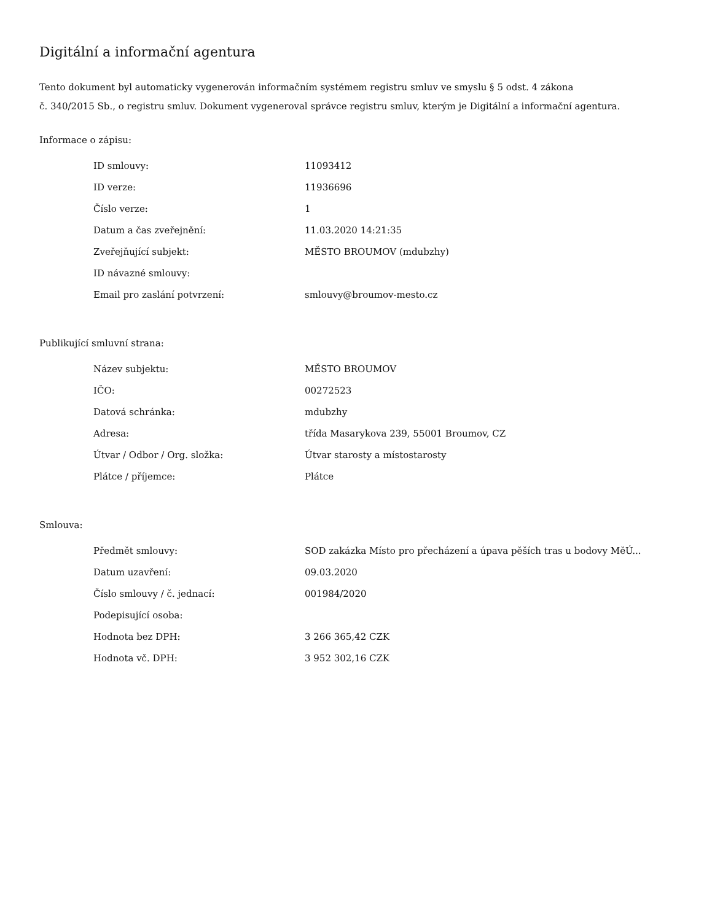Digitální a informační agentura
Tento dokument byl automaticky vygenerován informačním systémem registru smluv ve smyslu § 5 odst. 4 zákona
č. 340/2015 Sb., o registru smluv. Dokument vygeneroval správce registru smluv, kterým je Digitální a informační agentura.
Informace o zápisu:
| ID smlouvy: | 11093412 |
| ID verze: | 11936696 |
| Číslo verze: | 1 |
| Datum a čas zveřejnění: | 11.03.2020 14:21:35 |
| Zveřejňující subjekt: | MĚSTO BROUMOV (mdubzhy) |
| ID návazné smlouvy: | |
| Email pro zaslání potvrzení: | smlouvy@broumov-mesto.cz |
Publikující smluvní strana:
| Název subjektu: | MĚSTO BROUMOV |
| IČO: | 00272523 |
| Datová schránka: | mdubzhy |
| Adresa: | třída Masarykova 239, 55001 Broumov, CZ |
| Útvar / Odbor / Org. složka: | Útvar starosty a místostarosty |
| Plátce / příjemce: | Plátce |
Smlouva:
| Předmět smlouvy: | SOD zakázka Místo pro přecházení a úpava pěších tras u bodovy MěÚ... |
| Datum uzavření: | 09.03.2020 |
| Číslo smlouvy / č. jednací: | 001984/2020 |
| Podepisující osoba: | |
| Hodnota bez DPH: | 3 266 365,42 CZK |
| Hodnota vč. DPH: | 3 952 302,16 CZK |